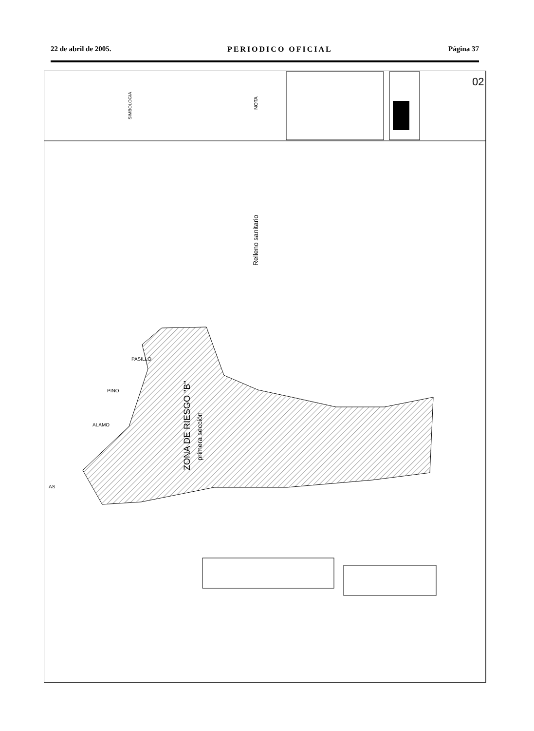22 de abril de 2005. PERIODICO OFICIAL Página 37
NOTA
SIMBOLOGIA
02
Relleno sanitario
ZONA DE RIESGO "B"
primera sección
PASILLO
PINO
ALAMO
AS